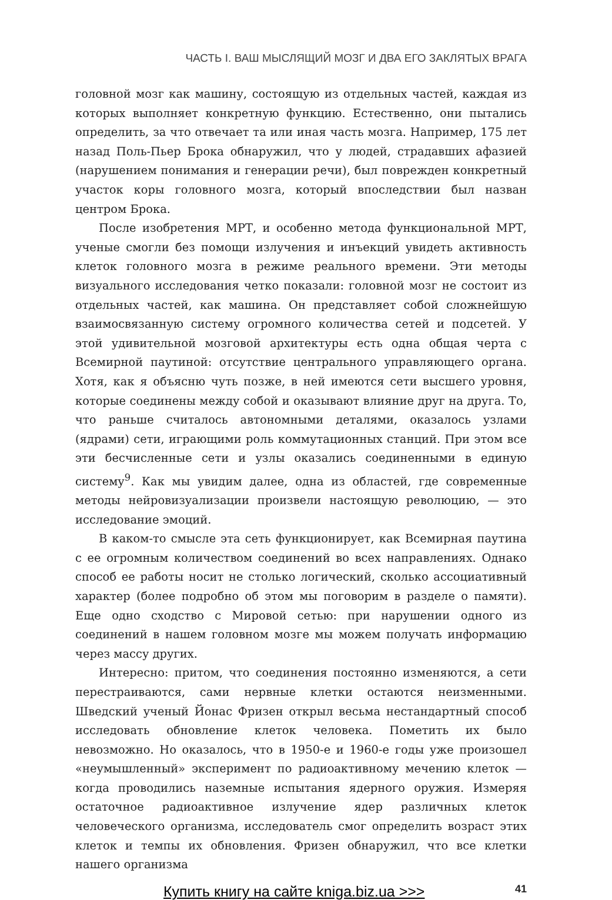ЧАСТЬ I. ВАШ МЫСЛЯЩИЙ МОЗГ И ДВА ЕГО ЗАКЛЯТЫХ ВРАГА
головной мозг как машину, состоящую из отдельных частей, каждая из которых выполняет конкретную функцию. Естественно, они пытались определить, за что отвечает та или иная часть мозга. Например, 175 лет назад Поль-Пьер Брока обнаружил, что у людей, страдавших афазией (нарушением понимания и генерации речи), был поврежден конкретный участок коры головного мозга, который впоследствии был назван центром Брока.
После изобретения МРТ, и особенно метода функциональной МРТ, ученые смогли без помощи излучения и инъекций увидеть активность клеток головного мозга в режиме реального времени. Эти методы визуального исследования четко показали: головной мозг не состоит из отдельных частей, как машина. Он представляет собой сложнейшую взаимосвязанную систему огромного количества сетей и подсетей. У этой удивительной мозговой архитектуры есть одна общая черта с Всемирной паутиной: отсутствие центрального управляющего органа. Хотя, как я объясню чуть позже, в ней имеются сети высшего уровня, которые соединены между собой и оказывают влияние друг на друга. То, что раньше считалось автономными деталями, оказалось узлами (ядрами) сети, играющими роль коммутационных станций. При этом все эти бесчисленные сети и узлы оказались соединенными в единую систему<sup>9</sup>. Как мы увидим далее, одна из областей, где современные методы нейровизуализации произвели настоящую революцию, — это исследование эмоций.
В каком-то смысле эта сеть функционирует, как Всемирная паутина с ее огромным количеством соединений во всех направлениях. Однако способ ее работы носит не столько логический, сколько ассоциативный характер (более подробно об этом мы поговорим в разделе о памяти). Еще одно сходство с Мировой сетью: при нарушении одного из соединений в нашем головном мозге мы можем получать информацию через массу других.
Интересно: притом, что соединения постоянно изменяются, а сети перестраиваются, сами нервные клетки остаются неизменными. Шведский ученый Йонас Фризен открыл весьма нестандартный способ исследовать обновление клеток человека. Пометить их было невозможно. Но оказалось, что в 1950-е и 1960-е годы уже произошел «неумышленный» эксперимент по радиоактивному мечению клеток — когда проводились наземные испытания ядерного оружия. Измеряя остаточное радиоактивное излучение ядер различных клеток человеческого организма, исследователь смог определить возраст этих клеток и темпы их обновления. Фризен обнаружил, что все клетки нашего организма
Купить книгу на сайте kniga.biz.ua >>> 41